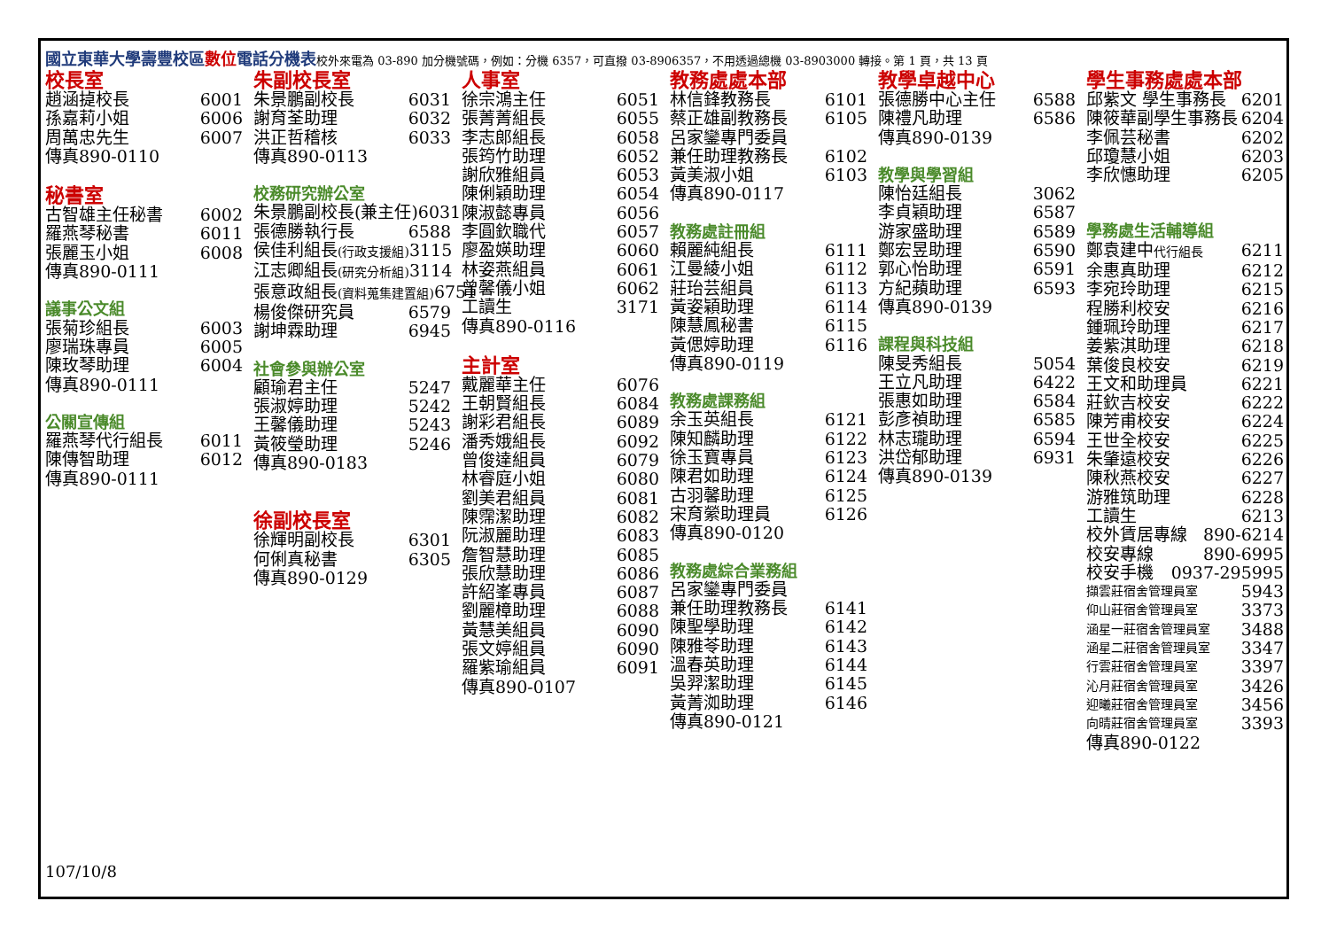國立東華大學壽豐校區數位電話分機表校外來電為 03-890 加分機號碼，例如：分機 6357，可直撥 03-8906357，不用透過總機 03-8903000 轉接。第 1 頁，共 13 頁
校長室
趙涵㨗校長 6001
孫嘉莉小姐 6006
周萬忠先生 6007
傳真890-0110
秘書室
古智雄主任秘書 6002
羅燕琴秘書 6011
張麗玉小姐 6008
傳真890-0111
議事公文組
張菊珍組長 6003
廖瑞珠專員 6005
陳玫琴助理 6004
傳真890-0111
公關宣傳組
羅燕琴代行組長 6011
陳傳智助理 6012
傳真890-0111
朱副校長室
朱景鵬副校長 6031
謝育荃助理 6032
洪正哲稽核 6033
傳真890-0113
校務研究辦公室
朱景鵬副校長(兼主任) 6031
張德勝執行長 6588
侯佳利組長(行政支援組) 3115
江志卿組長(研究分析組) 3114
張意政組長(資料蒐集建置組) 6751
楊俊傑研究員 6579
謝坤霖助理 6945
社會參與辦公室
顧瑜君主任 5247
張淑婷助理 5242
王馨儀助理 5243
黃筱瑩助理 5246
傳真890-0183
徐副校長室
徐輝明副校長 6301
何俐真秘書 6305
傳真890-0129
人事室
徐宗鴻主任 6051
張菁菁組長 6055
李志郎組長 6058
張筠竹助理 6052
謝欣雅組員 6053
陳俐穎助理 6054
陳淑懿專員 6056
李圓欽職代 6057
廖盈媖助理 6060
林姿燕組員 6061
曾馨儀小姐 6062
工讀生 3171
傳真890-0116
主計室
戴麗華主任 6076
王朝賢組長 6084
謝彩君組長 6089
潘秀娥組長 6092
曾俊達組員 6079
林睿庭小姐 6080
劉美君組員 6081
陳霈潔助理 6082
阮淑麗助理 6083
詹智慧助理 6085
張欣慧助理 6086
許紹峯專員 6087
劉麗樟助理 6088
黃慧美組員 6090
張文婷組員 6090
羅紫瑜組員 6091
傳真890-0107
教務處處本部
林信鋒教務長 6101
蔡正雄副教務長 6105
呂家鑾專門委員
兼任助理教務長 6102
黃美淑小姐 6103
傳真890-0117
教務處註冊組
賴麗純組長 6111
江曼綾小姐 6112
莊珆芸組員 6113
黃姿穎助理 6114
陳慧鳳秘書 6115
黃偲婷助理 6116
傳真890-0119
教務處課務組
余玉英組長 6121
陳知麟助理 6122
徐玉寶專員 6123
陳君如助理 6124
古羽馨助理 6125
宋育縈助理員 6126
傳真890-0120
教務處綜合業務組
呂家鑾專門委員
兼任助理教務長 6141
陳聖學助理 6142
陳雅苓助理 6143
溫春英助理 6144
吳羿潔助理 6145
黃菁洳助理 6146
傳真890-0121
教學卓越中心
張德勝中心主任 6588
陳禮凡助理 6586
傳真890-0139
教學與學習組
陳怡廷組長 3062
李貞穎助理 6587
游家盛助理 6589
鄭宏昱助理 6590
郭心怡助理 6591
方紀蘋助理 6593
傳真890-0139
課程與科技組
陳旻秀組長 5054
王立凡助理 6422
張惠如助理 6584
彭彥禎助理 6585
林志瓏助理 6594
洪岱郁助理 6931
傳真890-0139
學生事務處處本部
邱紫文 學生事務長 6201
陳筱華副學生事務長 6204
李佩芸秘書 6202
邱瓊慧小姐 6203
李欣憓助理 6205
學務處生活輔導組
鄭袁建中代行組長 6211
余惠真助理 6212
李宛玲助理 6215
程勝利校安 6216
鍾珮玲助理 6217
姜紫淇助理 6218
葉俊良校安 6219
王文和助理員 6221
莊欽吉校安 6222
陳芳甫校安 6224
王世全校安 6225
朱肇遠校安 6226
陳秋燕校安 6227
游雅筑助理 6228
工讀生 6213
校外賃居專線 890-6214
校安專線 890-6995
校安手機 0937-295995
擷雲莊宿舍管理員室 5943
仰山莊宿舍管理員室 3373
涵星一莊宿舍管理員室 3488
涵星二莊宿舍管理員室 3347
行雲莊宿舍管理員室 3397
沁月莊宿舍管理員室 3426
迎曦莊宿舍管理員室 3456
向晴莊宿舍管理員室 3393
傳真890-0122
107/10/8